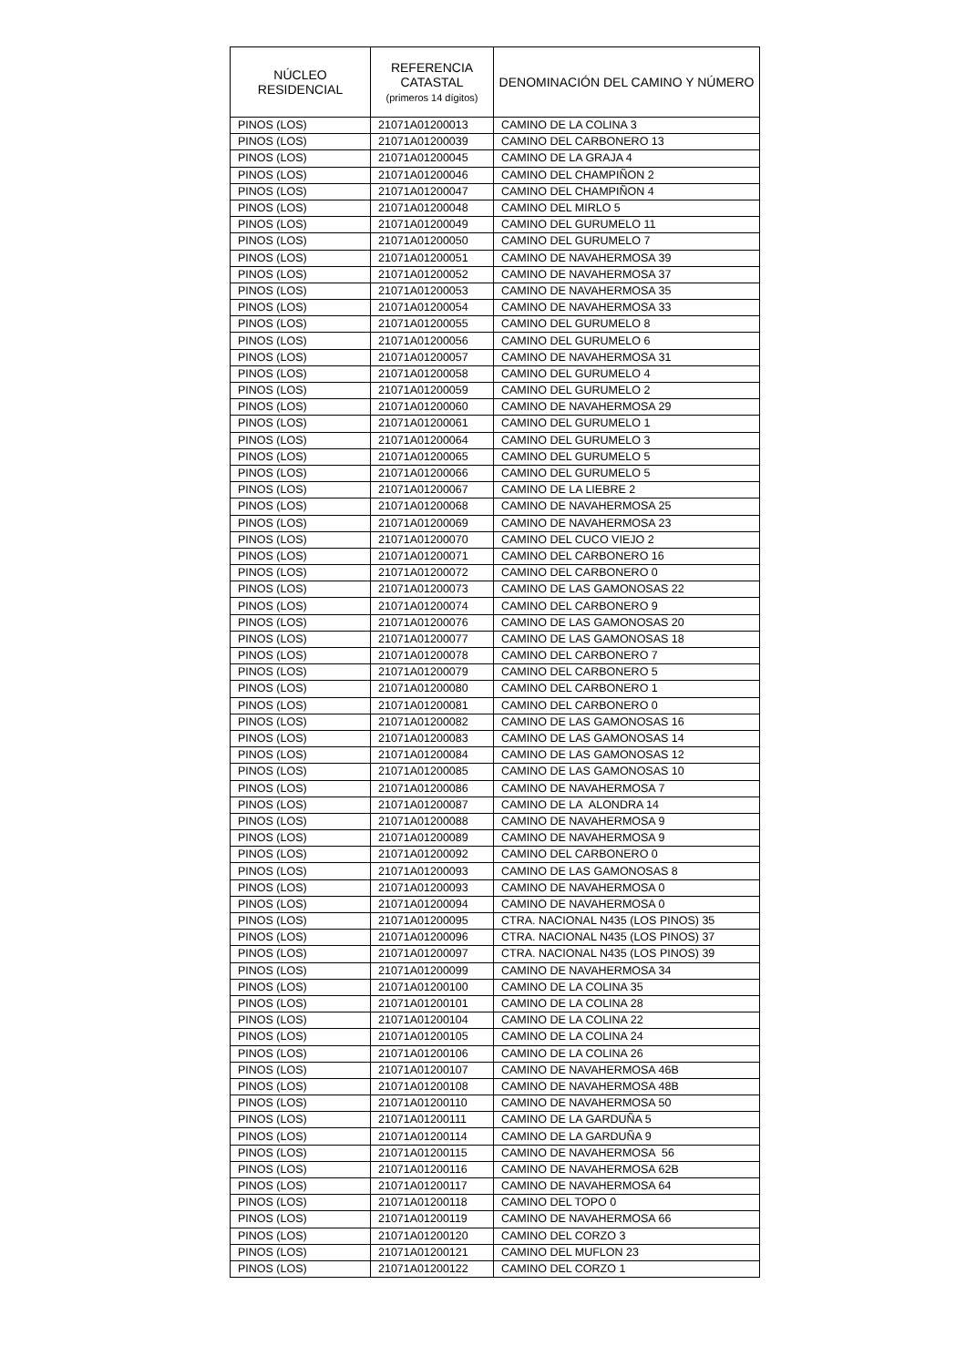| NÚCLEO RESIDENCIAL | REFERENCIA CATASTAL (primeros 14 dígitos) | DENOMINACIÓN DEL CAMINO Y NÚMERO |
| --- | --- | --- |
| PINOS (LOS) | 21071A01200013 | CAMINO DE LA COLINA 3 |
| PINOS (LOS) | 21071A01200039 | CAMINO DEL CARBONERO 13 |
| PINOS (LOS) | 21071A01200045 | CAMINO DE LA GRAJA 4 |
| PINOS (LOS) | 21071A01200046 | CAMINO DEL CHAMPIÑON 2 |
| PINOS (LOS) | 21071A01200047 | CAMINO DEL CHAMPIÑON 4 |
| PINOS (LOS) | 21071A01200048 | CAMINO DEL MIRLO 5 |
| PINOS (LOS) | 21071A01200049 | CAMINO DEL GURUMELO 11 |
| PINOS (LOS) | 21071A01200050 | CAMINO DEL GURUMELO 7 |
| PINOS (LOS) | 21071A01200051 | CAMINO DE NAVAHERMOSA 39 |
| PINOS (LOS) | 21071A01200052 | CAMINO DE NAVAHERMOSA 37 |
| PINOS (LOS) | 21071A01200053 | CAMINO DE NAVAHERMOSA 35 |
| PINOS (LOS) | 21071A01200054 | CAMINO DE NAVAHERMOSA 33 |
| PINOS (LOS) | 21071A01200055 | CAMINO DEL GURUMELO 8 |
| PINOS (LOS) | 21071A01200056 | CAMINO DEL GURUMELO 6 |
| PINOS (LOS) | 21071A01200057 | CAMINO DE NAVAHERMOSA 31 |
| PINOS (LOS) | 21071A01200058 | CAMINO DEL GURUMELO 4 |
| PINOS (LOS) | 21071A01200059 | CAMINO DEL GURUMELO 2 |
| PINOS (LOS) | 21071A01200060 | CAMINO DE NAVAHERMOSA 29 |
| PINOS (LOS) | 21071A01200061 | CAMINO DEL GURUMELO 1 |
| PINOS (LOS) | 21071A01200064 | CAMINO DEL GURUMELO 3 |
| PINOS (LOS) | 21071A01200065 | CAMINO DEL GURUMELO 5 |
| PINOS (LOS) | 21071A01200066 | CAMINO DEL GURUMELO 5 |
| PINOS (LOS) | 21071A01200067 | CAMINO DE LA LIEBRE 2 |
| PINOS (LOS) | 21071A01200068 | CAMINO DE NAVAHERMOSA 25 |
| PINOS (LOS) | 21071A01200069 | CAMINO DE NAVAHERMOSA 23 |
| PINOS (LOS) | 21071A01200070 | CAMINO DEL CUCO VIEJO 2 |
| PINOS (LOS) | 21071A01200071 | CAMINO DEL CARBONERO 16 |
| PINOS (LOS) | 21071A01200072 | CAMINO DEL CARBONERO 0 |
| PINOS (LOS) | 21071A01200073 | CAMINO DE LAS GAMONOSAS 22 |
| PINOS (LOS) | 21071A01200074 | CAMINO DEL CARBONERO 9 |
| PINOS (LOS) | 21071A01200076 | CAMINO DE LAS GAMONOSAS 20 |
| PINOS (LOS) | 21071A01200077 | CAMINO DE LAS GAMONOSAS 18 |
| PINOS (LOS) | 21071A01200078 | CAMINO DEL CARBONERO 7 |
| PINOS (LOS) | 21071A01200079 | CAMINO DEL CARBONERO 5 |
| PINOS (LOS) | 21071A01200080 | CAMINO DEL CARBONERO 1 |
| PINOS (LOS) | 21071A01200081 | CAMINO DEL CARBONERO 0 |
| PINOS (LOS) | 21071A01200082 | CAMINO DE LAS GAMONOSAS 16 |
| PINOS (LOS) | 21071A01200083 | CAMINO DE LAS GAMONOSAS 14 |
| PINOS (LOS) | 21071A01200084 | CAMINO DE LAS GAMONOSAS 12 |
| PINOS (LOS) | 21071A01200085 | CAMINO DE LAS GAMONOSAS 10 |
| PINOS (LOS) | 21071A01200086 | CAMINO DE NAVAHERMOSA 7 |
| PINOS (LOS) | 21071A01200087 | CAMINO DE LA ALONDRA 14 |
| PINOS (LOS) | 21071A01200088 | CAMINO DE NAVAHERMOSA 9 |
| PINOS (LOS) | 21071A01200089 | CAMINO DE NAVAHERMOSA 9 |
| PINOS (LOS) | 21071A01200092 | CAMINO DEL CARBONERO 0 |
| PINOS (LOS) | 21071A01200093 | CAMINO DE LAS GAMONOSAS 8 |
| PINOS (LOS) | 21071A01200093 | CAMINO DE NAVAHERMOSA 0 |
| PINOS (LOS) | 21071A01200094 | CAMINO DE NAVAHERMOSA 0 |
| PINOS (LOS) | 21071A01200095 | CTRA. NACIONAL N435 (LOS PINOS) 35 |
| PINOS (LOS) | 21071A01200096 | CTRA. NACIONAL N435 (LOS PINOS) 37 |
| PINOS (LOS) | 21071A01200097 | CTRA. NACIONAL N435 (LOS PINOS) 39 |
| PINOS (LOS) | 21071A01200099 | CAMINO DE NAVAHERMOSA 34 |
| PINOS (LOS) | 21071A01200100 | CAMINO DE LA COLINA 35 |
| PINOS (LOS) | 21071A01200101 | CAMINO DE LA COLINA 28 |
| PINOS (LOS) | 21071A01200104 | CAMINO DE LA COLINA 22 |
| PINOS (LOS) | 21071A01200105 | CAMINO DE LA COLINA 24 |
| PINOS (LOS) | 21071A01200106 | CAMINO DE LA COLINA 26 |
| PINOS (LOS) | 21071A01200107 | CAMINO DE NAVAHERMOSA 46B |
| PINOS (LOS) | 21071A01200108 | CAMINO DE NAVAHERMOSA 48B |
| PINOS (LOS) | 21071A01200110 | CAMINO DE NAVAHERMOSA 50 |
| PINOS (LOS) | 21071A01200111 | CAMINO DE LA GARDUÑA 5 |
| PINOS (LOS) | 21071A01200114 | CAMINO DE LA GARDUÑA 9 |
| PINOS (LOS) | 21071A01200115 | CAMINO DE NAVAHERMOSA 56 |
| PINOS (LOS) | 21071A01200116 | CAMINO DE NAVAHERMOSA 62B |
| PINOS (LOS) | 21071A01200117 | CAMINO DE NAVAHERMOSA 64 |
| PINOS (LOS) | 21071A01200118 | CAMINO DEL TOPO 0 |
| PINOS (LOS) | 21071A01200119 | CAMINO DE NAVAHERMOSA 66 |
| PINOS (LOS) | 21071A01200120 | CAMINO DEL CORZO 3 |
| PINOS (LOS) | 21071A01200121 | CAMINO DEL MUFLON 23 |
| PINOS (LOS) | 21071A01200122 | CAMINO DEL CORZO 1 |